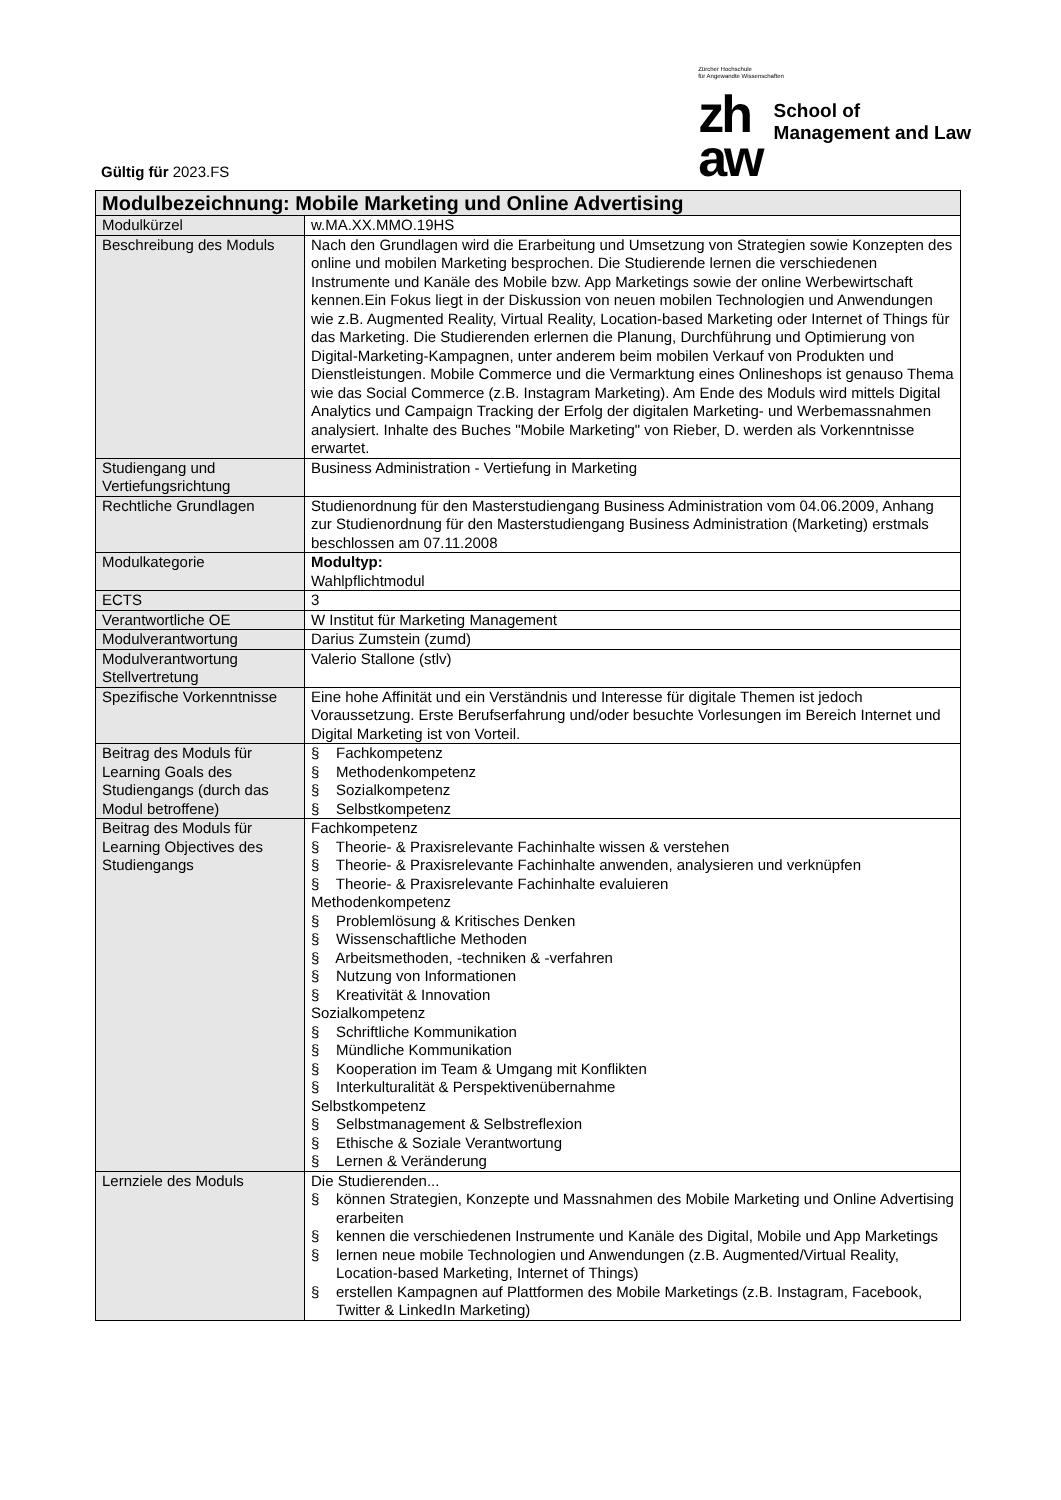Gültig für 2023.FS
Zürcher Hochschule
für Angewandte Wissenschaften
zh
aw
School of
Management and Law
| Modulbezeichnung: Mobile Marketing und Online Advertising | |
| --- | --- |
| Modulkürzel | w.MA.XX.MMO.19HS |
| Beschreibung des Moduls | Nach den Grundlagen wird die Erarbeitung und Umsetzung von Strategien sowie Konzepten des online und mobilen Marketing besprochen. Die Studierende lernen die verschiedenen Instrumente und Kanäle des Mobile bzw. App Marketings sowie der online Werbewirtschaft kennen.Ein Fokus liegt in der Diskussion von neuen mobilen Technologien und Anwendungen wie z.B. Augmented Reality, Virtual Reality, Location-based Marketing oder Internet of Things für das Marketing. Die Studierenden erlernen die Planung, Durchführung und Optimierung von Digital-Marketing-Kampagnen, unter anderem beim mobilen Verkauf von Produkten und Dienstleistungen. Mobile Commerce und die Vermarktung eines Onlineshops ist genauso Thema wie das Social Commerce (z.B. Instagram Marketing). Am Ende des Moduls wird mittels Digital Analytics und Campaign Tracking der Erfolg der digitalen Marketing- und Werbemassnahmen analysiert. Inhalte des Buches "Mobile Marketing" von Rieber, D. werden als Vorkenntnisse erwartet. |
| Studiengang und Vertiefungsrichtung | Business Administration - Vertiefung in Marketing |
| Rechtliche Grundlagen | Studienordnung für den Masterstudiengang Business Administration vom 04.06.2009, Anhang zur Studienordnung für den Masterstudiengang Business Administration (Marketing) erstmals beschlossen am 07.11.2008 |
| Modulkategorie | Modultyp: Wahlpflichtmodul |
| ECTS | 3 |
| Verantwortliche OE | W Institut für Marketing Management |
| Modulverantwortung | Darius Zumstein (zumd) |
| Modulverantwortung Stellvertretung | Valerio Stallone (stlv) |
| Spezifische Vorkenntnisse | Eine hohe Affinität und ein Verständnis und Interesse für digitale Themen ist jedoch Voraussetzung. Erste Berufserfahrung und/oder besuchte Vorlesungen im Bereich Internet und Digital Marketing ist von Vorteil. |
| Beitrag des Moduls für Learning Goals des Studiengangs (durch das Modul betroffene) | § Fachkompetenz § Methodenkompetenz § Sozialkompetenz § Selbstkompetenz |
| Beitrag des Moduls für Learning Objectives des Studiengangs | Fachkompetenz § Theorie- & Praxisrelevante Fachinhalte wissen & verstehen § Theorie- & Praxisrelevante Fachinhalte anwenden, analysieren und verknüpfen § Theorie- & Praxisrelevante Fachinhalte evaluieren Methodenkompetenz § Problemlösung & Kritisches Denken § Wissenschaftliche Methoden § Arbeitsmethoden, -techniken & -verfahren § Nutzung von Informationen § Kreativität & Innovation Sozialkompetenz § Schriftliche Kommunikation § Mündliche Kommunikation § Kooperation im Team & Umgang mit Konflikten § Interkulturalität & Perspektivenübernahme Selbstkompetenz § Selbstmanagement & Selbstreflexion § Ethische & Soziale Verantwortung § Lernen & Veränderung |
| Lernziele des Moduls | Die Studierenden... § können Strategien, Konzepte und Massnahmen des Mobile Marketing und Online Advertising erarbeiten § kennen die verschiedenen Instrumente und Kanäle des Digital, Mobile und App Marketings § lernen neue mobile Technologien und Anwendungen (z.B. Augmented/Virtual Reality, Location-based Marketing, Internet of Things) § erstellen Kampagnen auf Plattformen des Mobile Marketings (z.B. Instagram, Facebook, Twitter & LinkedIn Marketing) |